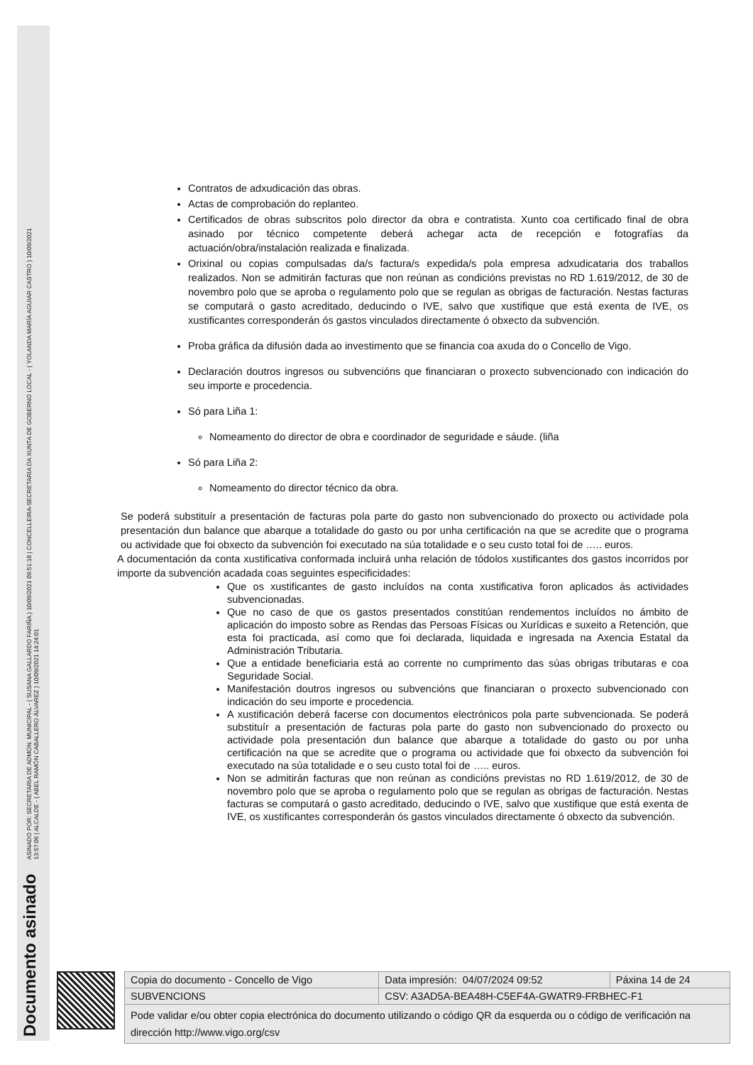Documento asinado ASINADO POR: SECRETARIA DE ADMON. MUNICIPAL - ( SUSANA GALLARDO FARIÑA ) 10/09/2021 09:51:18 | CONCELLEIRA-SECRETARIA DA XUNTA DE GOBERNO LOCAL - ( YOLANDA MARÍA AGUIAR CASTRO ) 10/09/2021
13:57:06 | ALCALDE - ( ABEL RAMÓN CABALLERO ÁLVAREZ ) 10/09/2021 14:24:01
Contratos de adxudicación das obras.
Actas de comprobación do replanteo.
Certificados de obras subscritos polo director da obra e contratista. Xunto coa certificado final de obra asinado por técnico competente deberá achegar acta de recepción e fotografías da actuación/obra/instalación realizada e finalizada.
Orixinal ou copias compulsadas da/s factura/s expedida/s pola empresa adxudicataria dos traballos realizados. Non se admitirán facturas que non reúnan as condicións previstas no RD 1.619/2012, de 30 de novembro polo que se aproba o regulamento polo que se regulan as obrigas de facturación. Nestas facturas se computará o gasto acreditado, deducindo o IVE, salvo que xustifique que está exenta de IVE, os xustificantes corresponderán ós gastos vinculados directamente ó obxecto da subvención.
Proba gráfica da difusión dada ao investimento que se financia coa axuda do o Concello de Vigo.
Declaración doutros ingresos ou subvencións que financiaran o proxecto subvencionado con indicación do seu importe e procedencia.
Só para Liña 1:
Nomeamento do director de obra e coordinador de seguridade e sáude. (liña
Só para Liña 2:
Nomeamento do director técnico da obra.
Se poderá substituír a presentación de facturas pola parte do gasto non subvencionado do proxecto ou actividade pola presentación dun balance que abarque a totalidade do gasto ou por unha certificación na que se acredite que o programa ou actividade que foi obxecto da subvención foi executado na súa totalidade e o seu custo total foi de ….. euros.
A documentación da conta xustificativa conformada incluirá unha relación de tódolos xustificantes dos gastos incorridos por importe da subvención acadada coas seguintes especificidades:
Que os xustificantes de gasto incluídos na conta xustificativa foron aplicados ás actividades subvencionadas.
Que no caso de que os gastos presentados constitúan rendementos incluídos no ámbito de aplicación do imposto sobre as Rendas das Persoas Físicas ou Xurídicas e suxeito a Retención, que esta foi practicada, así como que foi declarada, liquidada e ingresada na Axencia Estatal da Administración Tributaria.
Que a entidade beneficiaria está ao corrente no cumprimento das súas obrigas tributaras e coa Seguridade Social.
Manifestación doutros ingresos ou subvencións que financiaran o proxecto subvencionado con indicación do seu importe e procedencia.
A xustificación deberá facerse con documentos electrónicos pola parte subvencionada. Se poderá substituír a presentación de facturas pola parte do gasto non subvencionado do proxecto ou actividade pola presentación dun balance que abarque a totalidade do gasto ou por unha certificación na que se acredite que o programa ou actividade que foi obxecto da subvención foi executado na súa totalidade e o seu custo total foi de ….. euros.
Non se admitirán facturas que non reúnan as condicións previstas no RD 1.619/2012, de 30 de novembro polo que se aproba o regulamento polo que se regulan as obrigas de facturación. Nestas facturas se computará o gasto acreditado, deducindo o IVE, salvo que xustifique que está exenta de IVE, os xustificantes corresponderán ós gastos vinculados directamente ó obxecto da subvención.
| Copia do documento - Concello de Vigo | Data impresión: 04/07/2024 09:52 | Páxina 14 de 24 |
| SUBVENCIONS | CSV: A3AD5A-BEA48H-C5EF4A-GWATR9-FRBHEC-F1 | |
| Pode validar e/ou obter copia electrónica do documento utilizando o código QR da esquerda ou o código de verificación na dirección http://www.vigo.org/csv | | |